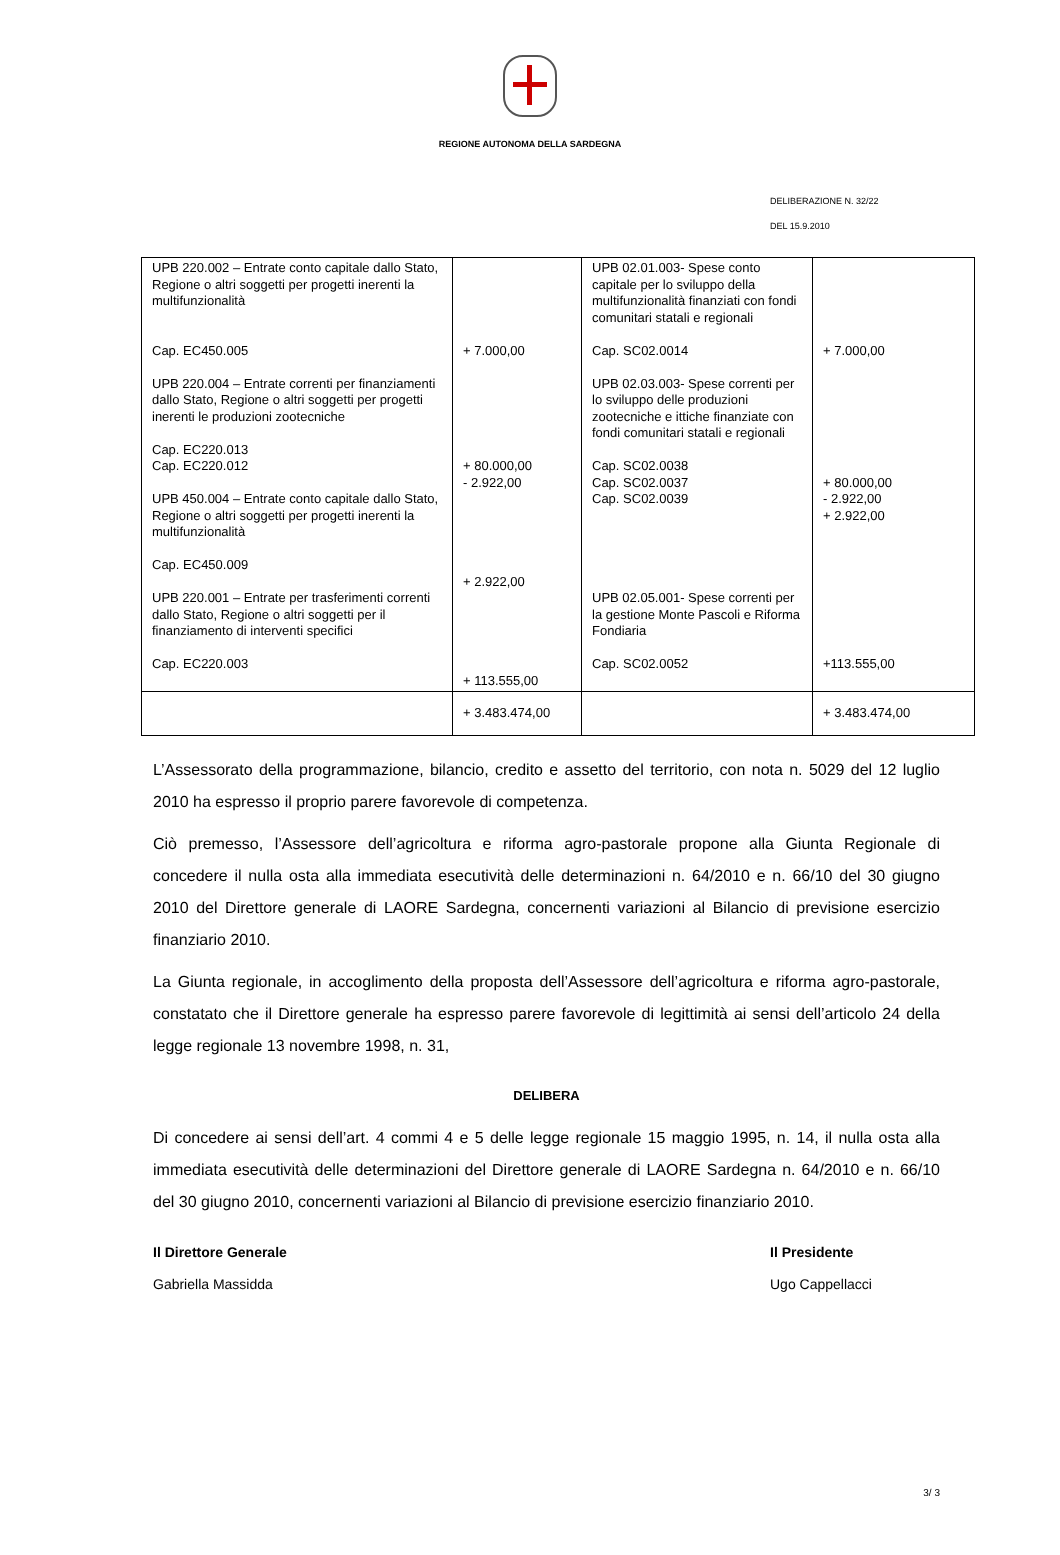REGIONE AUTONOMA DELLA SARDEGNA
DELIBERAZIONE N. 32/22
DEL 15.9.2010
| UPB 220.002 – Entrate conto capitale dallo Stato, Regione o altri soggetti per progetti inerenti la multifunzionalità Cap. EC450.005 UPB 220.004 – Entrate correnti per finanziamenti dallo Stato, Regione o altri soggetti per progetti inerenti le produzioni zootecniche Cap. EC220.013 Cap. EC220.012 UPB 450.004 – Entrate conto capitale dallo Stato, Regione o altri soggetti per progetti inerenti la multifunzionalità Cap. EC450.009 UPB 220.001 – Entrate per trasferimenti correnti dallo Stato, Regione o altri soggetti per il finanziamento di interventi specifici Cap. EC220.003 | + 7.000,00 + 80.000,00 - 2.922,00 + 2.922,00 + 113.555,00 | UPB 02.01.003- Spese conto capitale per lo sviluppo della multifunzionalità finanziati con fondi comunitari statali e regionali Cap. SC02.0014 UPB 02.03.003- Spese correnti per lo sviluppo delle produzioni zootecniche e ittiche finanziate con fondi comunitari statali e regionali Cap. SC02.0038 Cap. SC02.0037 Cap. SC02.0039 UPB 02.05.001- Spese correnti per la gestione Monte Pascoli e Riforma Fondiaria Cap. SC02.0052 | + 7.000,00 + 80.000,00 - 2.922,00 + 2.922,00 +113.555,00 |
| | + 3.483.474,00 | | + 3.483.474,00 |
L’Assessorato della programmazione, bilancio, credito e assetto del territorio, con nota n. 5029 del 12 luglio 2010 ha espresso il proprio parere favorevole di competenza.
Ciò premesso, l’Assessore dell’agricoltura e riforma agro-pastorale propone alla Giunta Regionale di concedere il nulla osta alla immediata esecutività delle determinazioni n. 64/2010 e n. 66/10 del 30 giugno 2010 del Direttore generale di LAORE Sardegna, concernenti variazioni al Bilancio di previsione esercizio finanziario 2010.
La Giunta regionale, in accoglimento della proposta dell’Assessore dell’agricoltura e riforma agro-pastorale, constatato che il Direttore generale ha espresso parere favorevole di legittimità ai sensi dell’articolo 24 della legge regionale 13 novembre 1998, n. 31,
DELIBERA
Di concedere ai sensi dell’art. 4 commi 4 e 5 delle legge regionale 15 maggio 1995, n. 14, il nulla osta alla immediata esecutività delle determinazioni del Direttore generale di LAORE Sardegna n. 64/2010 e n. 66/10 del 30 giugno 2010, concernenti variazioni al Bilancio di previsione esercizio finanziario 2010.
Il Direttore Generale
Gabriella Massidda
Il Presidente
Ugo Cappellacci
3/ 3